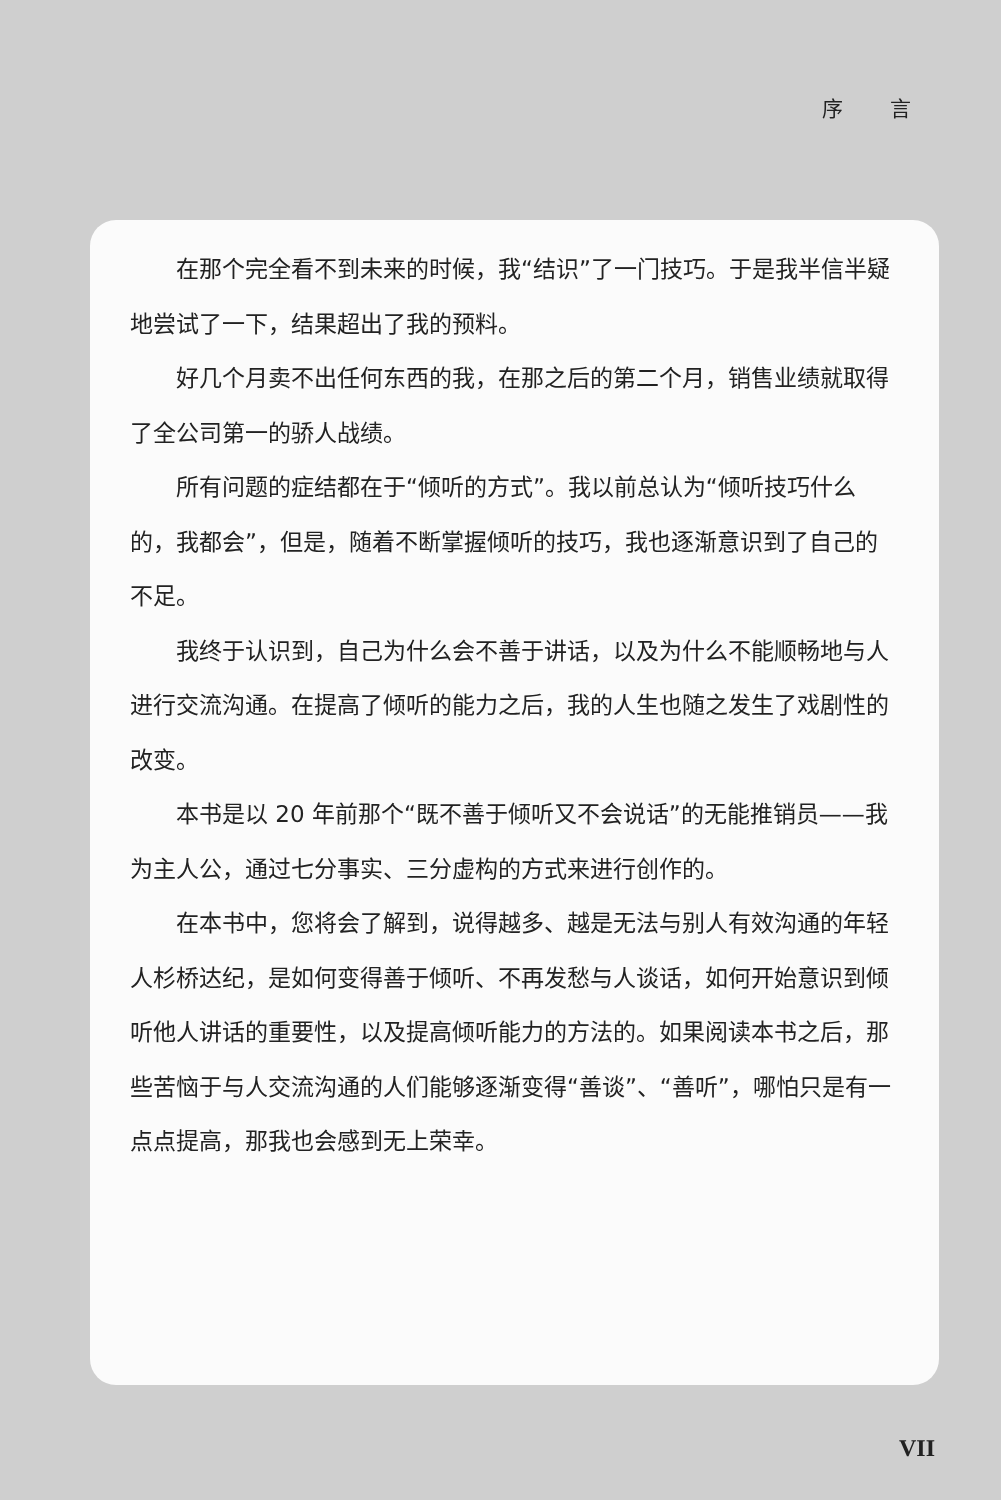序 言
在那个完全看不到未来的时候，我“结识”了一门技巧。于是我半信半疑地尝试了一下，结果超出了我的预料。
好几个月卖不出任何东西的我，在那之后的第二个月，销售业绩就取得了全公司第一的骄人战绩。
所有问题的症结都在于“倾听的方式”。我以前总认为“倾听技巧什么的，我都会”，但是，随着不断掌握倾听的技巧，我也逐渐意识到了自己的不足。
我终于认识到，自己为什么会不善于讲话，以及为什么不能顺畅地与人进行交流沟通。在提高了倾听的能力之后，我的人生也随之发生了戏剧性的改变。
本书是以 20 年前那个“既不善于倾听又不会说话”的无能推销员——我为主人公，通过七分事实、三分虚构的方式来进行创作的。
在本书中，您将会了解到，说得越多、越是无法与别人有效沟通的年轻人杉桥达纪，是如何变得善于倾听、不再发愁与人谈话，如何开始意识到倾听他人讲话的重要性，以及提高倾听能力的方法的。如果阅读本书之后，那些苦恼于与人交流沟通的人们能够逐渐变得“善谈”、“善听”，哪怕只是有一点点提高，那我也会感到无上荣幸。
VII